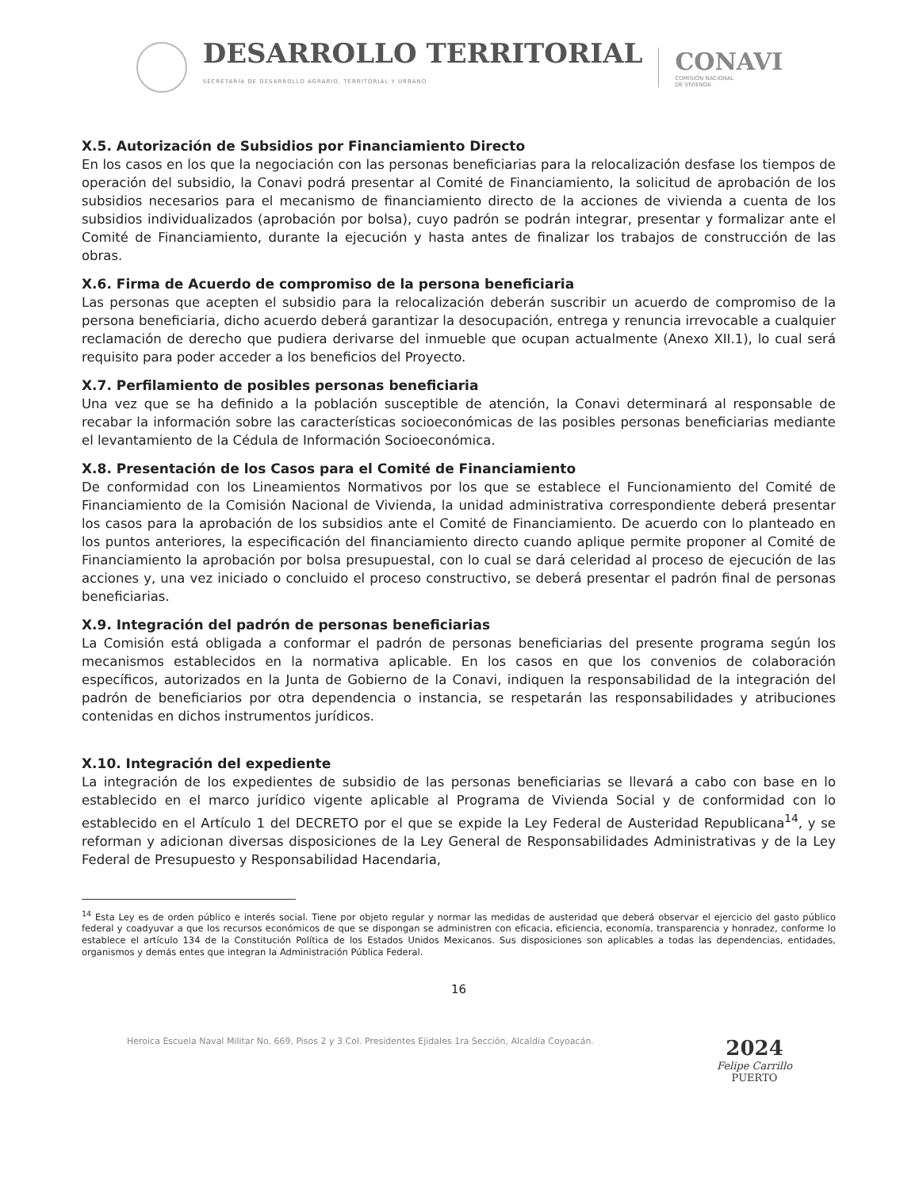DESARROLLO TERRITORIAL
SECRETARÍA DE DESARROLLO AGRARIO, TERRITORIAL Y URBANO
CONAVI
COMISIÓN NACIONAL
DE VIVIENDA
X.5. Autorización de Subsidios por Financiamiento Directo
En los casos en los que la negociación con las personas beneficiarias para la relocalización desfase los tiempos de operación del subsidio, la Conavi podrá presentar al Comité de Financiamiento, la solicitud de aprobación de los subsidios necesarios para el mecanismo de financiamiento directo de la acciones de vivienda a cuenta de los subsidios individualizados (aprobación por bolsa), cuyo padrón se podrán integrar, presentar y formalizar ante el Comité de Financiamiento, durante la ejecución y hasta antes de finalizar los trabajos de construcción de las obras.
X.6. Firma de Acuerdo de compromiso de la persona beneficiaria
Las personas que acepten el subsidio para la relocalización deberán suscribir un acuerdo de compromiso de la persona beneficiaria, dicho acuerdo deberá garantizar la desocupación, entrega y renuncia irrevocable a cualquier reclamación de derecho que pudiera derivarse del inmueble que ocupan actualmente (Anexo XII.1), lo cual será requisito para poder acceder a los beneficios del Proyecto.
X.7. Perfilamiento de posibles personas beneficiaria
Una vez que se ha definido a la población susceptible de atención, la Conavi determinará al responsable de recabar la información sobre las características socioeconómicas de las posibles personas beneficiarias mediante el levantamiento de la Cédula de Información Socioeconómica.
X.8. Presentación de los Casos para el Comité de Financiamiento
De conformidad con los Lineamientos Normativos por los que se establece el Funcionamiento del Comité de Financiamiento de la Comisión Nacional de Vivienda, la unidad administrativa correspondiente deberá presentar los casos para la aprobación de los subsidios ante el Comité de Financiamiento. De acuerdo con lo planteado en los puntos anteriores, la especificación del financiamiento directo cuando aplique permite proponer al Comité de Financiamiento la aprobación por bolsa presupuestal, con lo cual se dará celeridad al proceso de ejecución de las acciones y, una vez iniciado o concluido el proceso constructivo, se deberá presentar el padrón final de personas beneficiarias.
X.9. Integración del padrón de personas beneficiarias
La Comisión está obligada a conformar el padrón de personas beneficiarias del presente programa según los mecanismos establecidos en la normativa aplicable. En los casos en que los convenios de colaboración específicos, autorizados en la Junta de Gobierno de la Conavi, indiquen la responsabilidad de la integración del padrón de beneficiarios por otra dependencia o instancia, se respetarán las responsabilidades y atribuciones contenidas en dichos instrumentos jurídicos.
X.10. Integración del expediente
La integración de los expedientes de subsidio de las personas beneficiarias se llevará a cabo con base en lo establecido en el marco jurídico vigente aplicable al Programa de Vivienda Social y de conformidad con lo establecido en el Artículo 1 del DECRETO por el que se expide la Ley Federal de Austeridad Republicana<sup>14</sup>, y se reforman y adicionan diversas disposiciones de la Ley General de Responsabilidades Administrativas y de la Ley Federal de Presupuesto y Responsabilidad Hacendaria,
<sup>14</sup> Esta Ley es de orden público e interés social. Tiene por objeto regular y normar las medidas de austeridad que deberá observar el ejercicio del gasto público federal y coadyuvar a que los recursos económicos de que se dispongan se administren con eficacia, eficiencia, economía, transparencia y honradez, conforme lo establece el artículo 134 de la Constitución Política de los Estados Unidos Mexicanos. Sus disposiciones son aplicables a todas las dependencias, entidades, organismos y demás entes que integran la Administración Pública Federal.
16
Heroica Escuela Naval Militar No. 669, Pisos 2 y 3 Col. Presidentes Ejidales 1ra Sección, Alcaldía Coyoacán.
2024
Felipe Carrillo
PUERTO